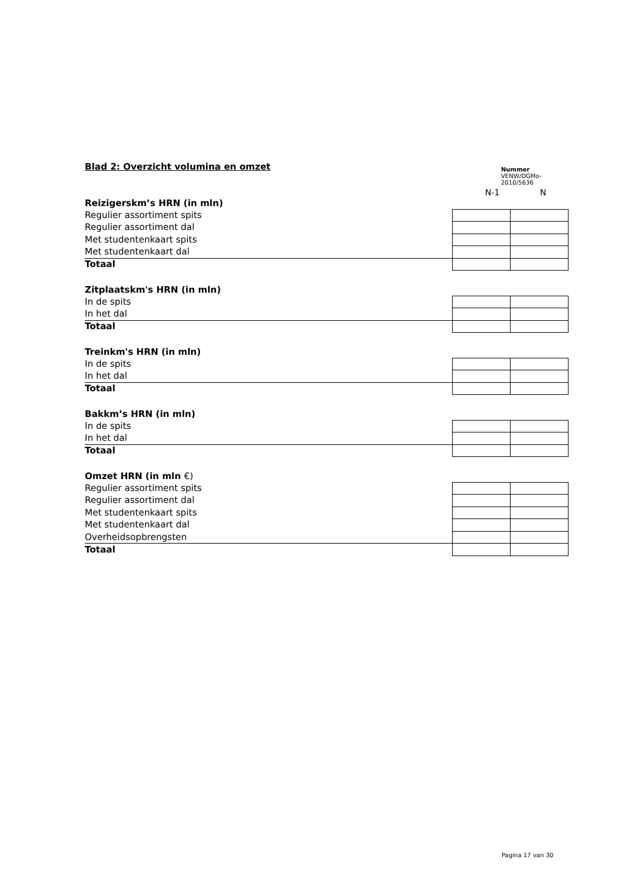Blad 2: Overzicht volumina en omzet
Nummer
VENW/DGMo-2010/5636
N-1 N
| Reizigerskm’s HRN (in mln) | | |
| Regulier assortiment spits | | |
| Regulier assortiment dal | | |
| Met studentenkaart spits | | |
| Met studentenkaart dal | | |
| Totaal | | |
| Zitplaatskm's HRN (in mln) | | |
| In de spits | | |
| In het dal | | |
| Totaal | | |
| Treinkm's HRN (in mln) | | |
| In de spits | | |
| In het dal | | |
| Totaal | | |
| Bakkm’s HRN (in mln) | | |
| In de spits | | |
| In het dal | | |
| Totaal | | |
| Omzet HRN (in mln €) | | |
| Regulier assortiment spits | | |
| Regulier assortiment dal | | |
| Met studentenkaart spits | | |
| Met studentenkaart dal | | |
| Overheidsopbrengsten | | |
| Totaal | | |
Pagina 17 van 30